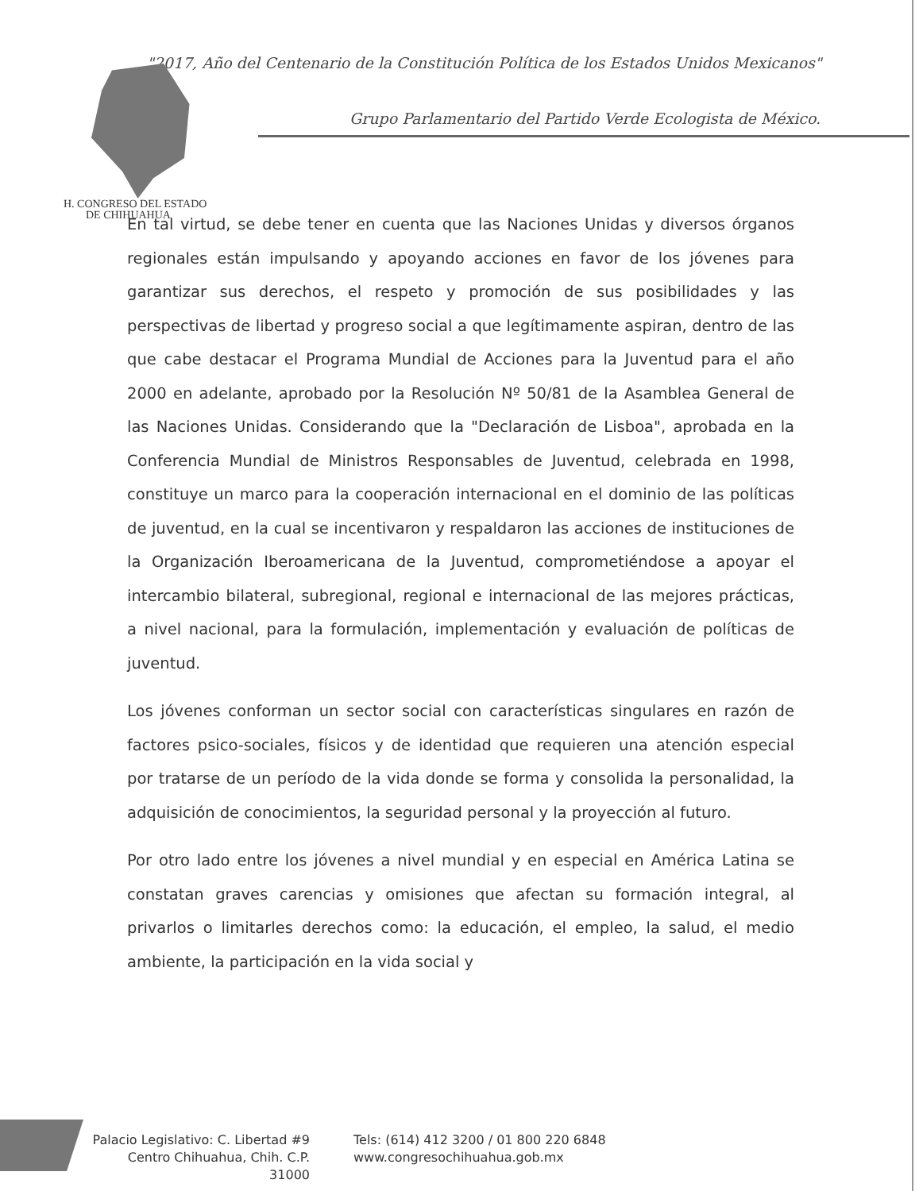"2017, Año del Centenario de la Constitución Política de los Estados Unidos Mexicanos"
Grupo Parlamentario del Partido Verde Ecologista de México.
H. CONGRESO DEL ESTADO
DE CHIHUAHUA
En tal virtud, se debe tener en cuenta que las Naciones Unidas y diversos órganos regionales están impulsando y apoyando acciones en favor de los jóvenes para garantizar sus derechos, el respeto y promoción de sus posibilidades y las perspectivas de libertad y progreso social a que legítimamente aspiran, dentro de las que cabe destacar el Programa Mundial de Acciones para la Juventud para el año 2000 en adelante, aprobado por la Resolución Nº 50/81 de la Asamblea General de las Naciones Unidas. Considerando que la "Declaración de Lisboa", aprobada en la Conferencia Mundial de Ministros Responsables de Juventud, celebrada en 1998, constituye un marco para la cooperación internacional en el dominio de las políticas de juventud, en la cual se incentivaron y respaldaron las acciones de instituciones de la Organización Iberoamericana de la Juventud, comprometiéndose a apoyar el intercambio bilateral, subregional, regional e internacional de las mejores prácticas, a nivel nacional, para la formulación, implementación y evaluación de políticas de juventud.
Los jóvenes conforman un sector social con características singulares en razón de factores psico-sociales, físicos y de identidad que requieren una atención especial por tratarse de un período de la vida donde se forma y consolida la personalidad, la adquisición de conocimientos, la seguridad personal y la proyección al futuro.
Por otro lado entre los jóvenes a nivel mundial y en especial en América Latina se constatan graves carencias y omisiones que afectan su formación integral, al privarlos o limitarles derechos como: la educación, el empleo, la salud, el medio ambiente, la participación en la vida social y
Palacio Legislativo: C. Libertad #9
Centro Chihuahua, Chih. C.P. 31000
Tels: (614) 412 3200 / 01 800 220 6848
www.congresochihuahua.gob.mx